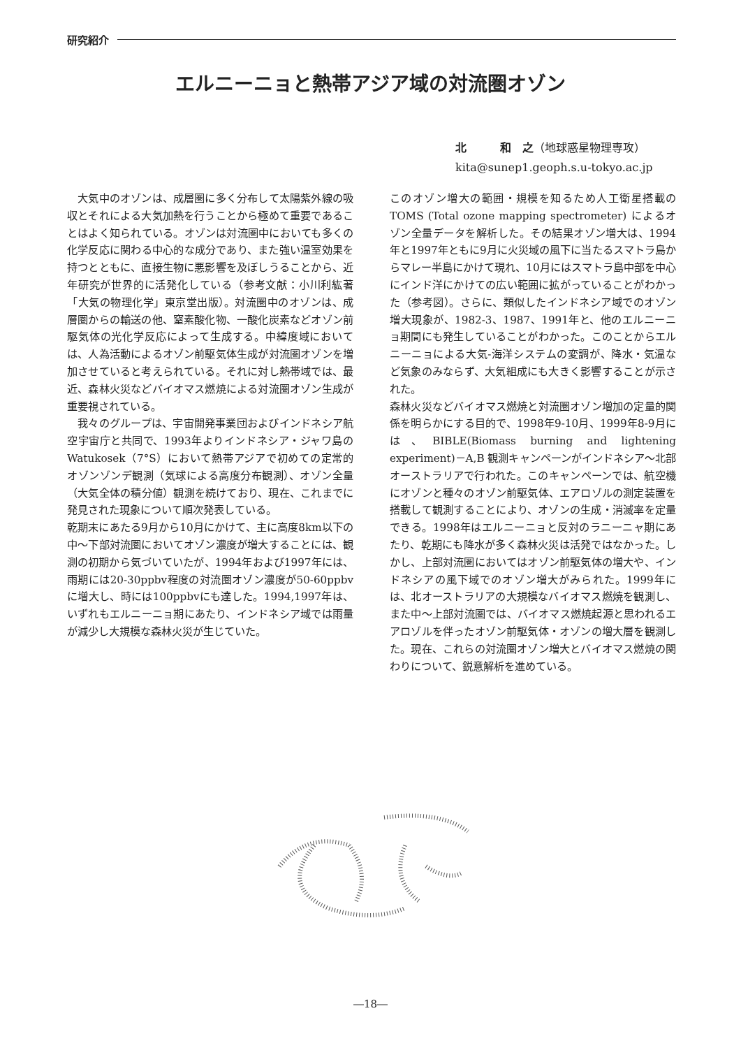研究紹介
エルニーニョと熱帯アジア域の対流圏オゾン
北　　　和　之（地球惑星物理専攻）
kita@sunep1.geoph.s.u-tokyo.ac.jp
　大気中のオゾンは、成層圏に多く分布して太陽紫外線の吸収とそれによる大気加熱を行うことから極めて重要であることはよく知られている。オゾンは対流圏中においても多くの化学反応に関わる中心的な成分であり、また強い温室効果を持つとともに、直接生物に悪影響を及ぼしうることから、近年研究が世界的に活発化している（参考文献：小川利紘著「大気の物理化学」東京堂出版）。対流圏中のオゾンは、成層圏からの輸送の他、窒素酸化物、一酸化炭素などオゾン前駆気体の光化学反応によって生成する。中緯度域においては、人為活動によるオゾン前駆気体生成が対流圏オゾンを増加させていると考えられている。それに対し熱帯域では、最近、森林火災などバイオマス燃焼による対流圏オゾン生成が重要視されている。
　我々のグループは、宇宙開発事業団およびインドネシア航空宇宙庁と共同で、1993年よりインドネシア・ジャワ島のWatukosek（7°S）において熱帯アジアで初めての定常的オゾンゾンデ観測（気球による高度分布観測）、オゾン全量（大気全体の積分値）観測を続けており、現在、これまでに発見された現象について順次発表している。
乾期末にあたる9月から10月にかけて、主に高度8km以下の中～下部対流圏においてオゾン濃度が増大することには、観測の初期から気づいていたが、1994年および1997年には、雨期には20-30ppbv程度の対流圏オゾン濃度が50-60ppbvに増大し、時には100ppbvにも達した。1994,1997年は、いずれもエルニーニョ期にあたり、インドネシア域では雨量が減少し大規模な森林火災が生じていた。
このオゾン増大の範囲・規模を知るため人工衛星搭載のTOMS (Total ozone mapping spectrometer) によるオゾン全量データを解析した。その結果オゾン増大は、1994年と1997年ともに9月に火災域の風下に当たるスマトラ島からマレー半島にかけて現れ、10月にはスマトラ島中部を中心にインド洋にかけての広い範囲に拡がっていることがわかった（参考図）。さらに、類似したインドネシア域でのオゾン増大現象が、1982-3、1987、1991年と、他のエルニーニョ期間にも発生していることがわかった。このことからエルニーニョによる大気-海洋システムの変調が、降水・気温など気象のみならず、大気組成にも大きく影響することが示された。
森林火災などバイオマス燃焼と対流圏オゾン増加の定量的関係を明らかにする目的で、1998年9-10月、1999年8-9月には、BIBLE(Biomass burning and lightening experiment)－A,B 観測キャンペーンがインドネシア～北部オーストラリアで行われた。このキャンペーンでは、航空機にオゾンと種々のオゾン前駆気体、エアロゾルの測定装置を搭載して観測することにより、オゾンの生成・消滅率を定量できる。1998年はエルニーニョと反対のラニーニャ期にあたり、乾期にも降水が多く森林火災は活発ではなかった。しかし、上部対流圏においてはオゾン前駆気体の増大や、インドネシアの風下域でのオゾン増大がみられた。1999年には、北オーストラリアの大規模なバイオマス燃焼を観測し、また中～上部対流圏では、バイオマス燃焼起源と思われるエアロゾルを伴ったオゾン前駆気体・オゾンの増大層を観測した。現在、これらの対流圏オゾン増大とバイオマス燃焼の関わりについて、鋭意解析を進めている。
―18―